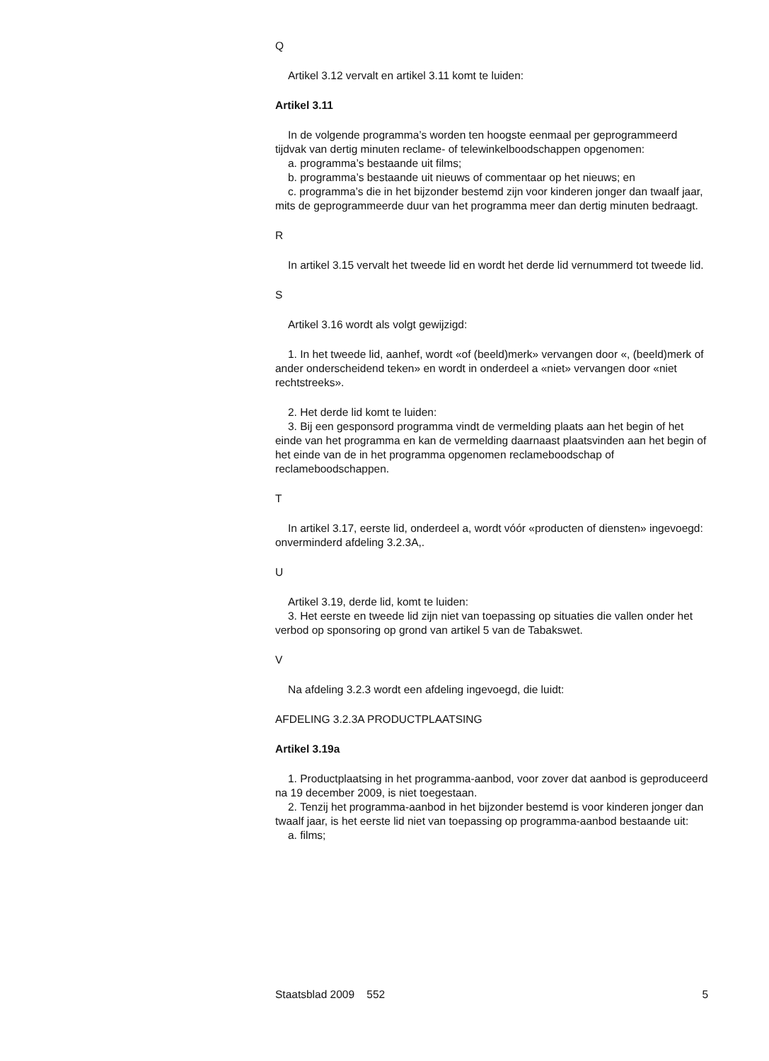Q
Artikel 3.12 vervalt en artikel 3.11 komt te luiden:
Artikel 3.11
In de volgende programma’s worden ten hoogste eenmaal per geprogrammeerd tijdvak van dertig minuten reclame- of telewinkelboodschappen opgenomen:
a. programma’s bestaande uit films;
b. programma’s bestaande uit nieuws of commentaar op het nieuws; en
c. programma’s die in het bijzonder bestemd zijn voor kinderen jonger dan twaalf jaar, mits de geprogrammeerde duur van het programma meer dan dertig minuten bedraagt.
R
In artikel 3.15 vervalt het tweede lid en wordt het derde lid vernummerd tot tweede lid.
S
Artikel 3.16 wordt als volgt gewijzigd:
1. In het tweede lid, aanhef, wordt «of (beeld)merk» vervangen door «, (beeld)merk of ander onderscheidend teken» en wordt in onderdeel a «niet» vervangen door «niet rechtstreeks».
2. Het derde lid komt te luiden:
3. Bij een gesponsord programma vindt de vermelding plaats aan het begin of het einde van het programma en kan de vermelding daarnaast plaatsvinden aan het begin of het einde van de in het programma opgenomen reclameboodschap of reclameboodschappen.
T
In artikel 3.17, eerste lid, onderdeel a, wordt vóór «producten of diensten» ingevoegd: onverminderd afdeling 3.2.3A,.
U
Artikel 3.19, derde lid, komt te luiden:
3. Het eerste en tweede lid zijn niet van toepassing op situaties die vallen onder het verbod op sponsoring op grond van artikel 5 van de Tabakswet.
V
Na afdeling 3.2.3 wordt een afdeling ingevoegd, die luidt:
AFDELING 3.2.3A PRODUCTPLAATSING
Artikel 3.19a
1. Productplaatsing in het programma-aanbod, voor zover dat aanbod is geproduceerd na 19 december 2009, is niet toegestaan.
2. Tenzij het programma-aanbod in het bijzonder bestemd is voor kinderen jonger dan twaalf jaar, is het eerste lid niet van toepassing op programma-aanbod bestaande uit:
a. films;
Staatsblad 2009 552 5